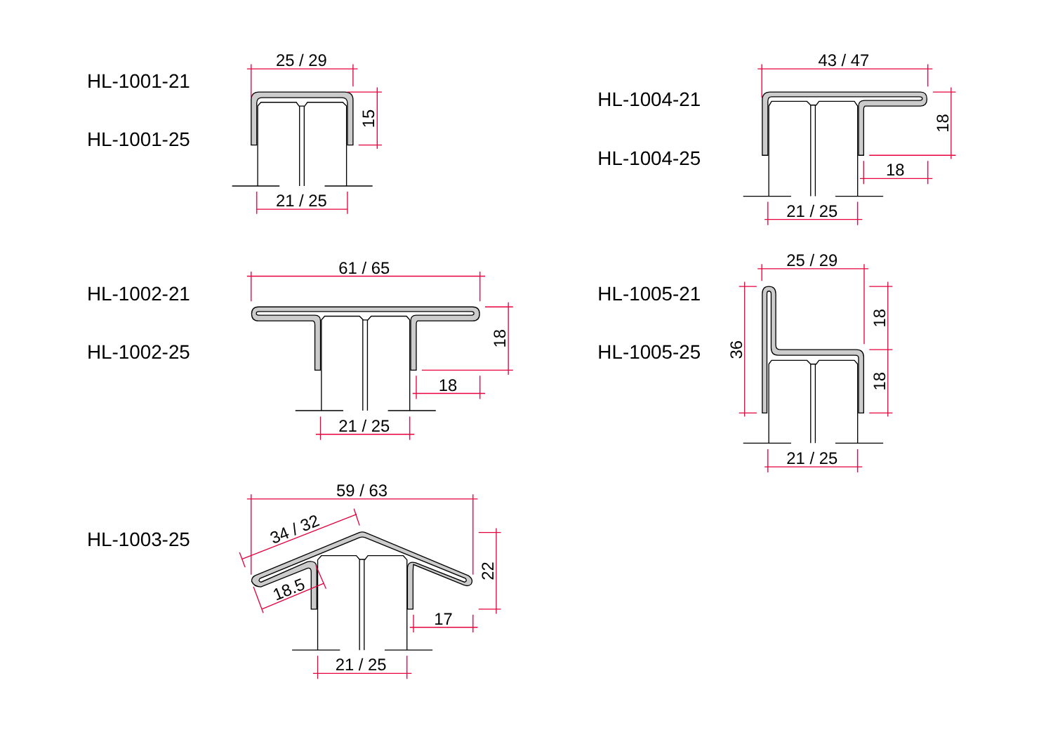HL-1001-21
HL-1001-25
25 / 29
15
21 / 25
HL-1004-21
HL-1004-25
43 / 47
18
18
21 / 25
HL-1002-21
HL-1002-25
61 / 65
18
18
21 / 25
HL-1005-21
HL-1005-25
25 / 29
36
18
18
21 / 25
HL-1003-25
59 / 63
34 / 32
18.5
22
17
21 / 25